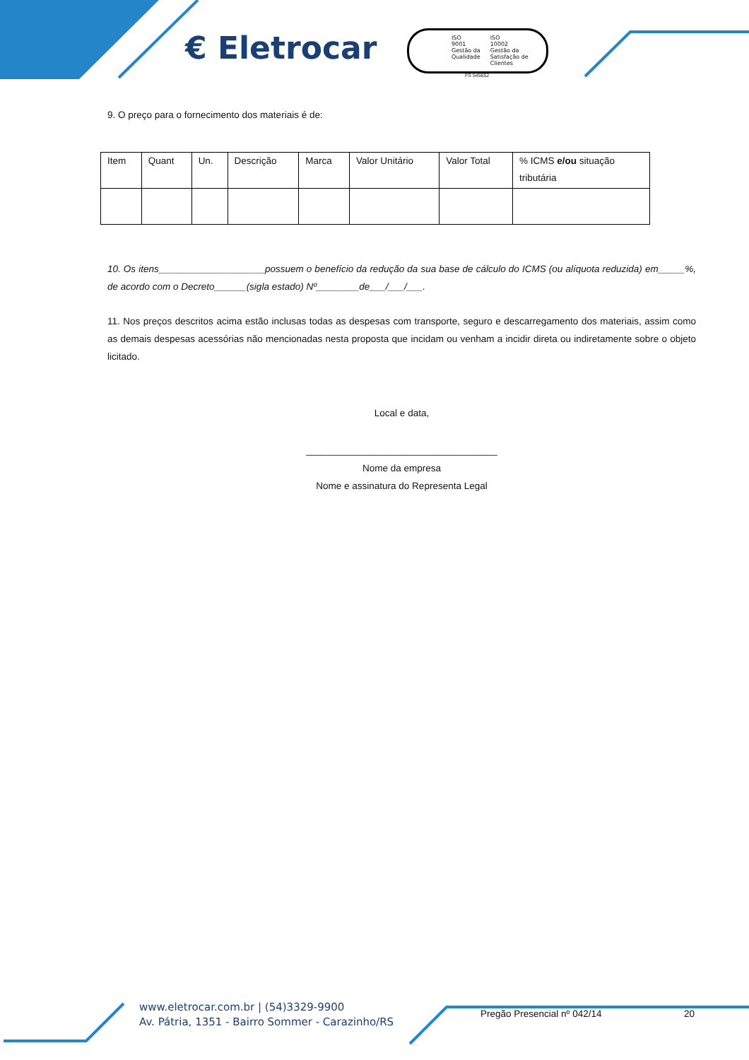€ Eletrocar
ISO
9001
Gestão da
Qualidade
ISO
10002
Gestão da
Satisfação de
Clientes
FS 545652
9. O preço para o fornecimento dos materiais é de:
| Item | Quant | Un. | Descrição | Marca | Valor Unitário | Valor Total | % ICMS e/ou situação tributária |
10. Os itens____________________possuem o benefício da redução da sua base de cálculo do ICMS (ou alíquota reduzida) em_____%, de acordo com o Decreto______(sigla estado) Nº________de___/___/___.
11. Nos preços descritos acima estão inclusas todas as despesas com transporte, seguro e descarregamento dos materiais, assim como as demais despesas acessórias não mencionadas nesta proposta que incidam ou venham a incidir direta ou indiretamente sobre o objeto licitado.
Local e data,
____________________________________
Nome da empresa
Nome e assinatura do Representa Legal
www.eletrocar.com.br | (54)3329-9900
Av. Pátria, 1351 - Bairro Sommer - Carazinho/RS
Pregão Presencial nº 042/14 20